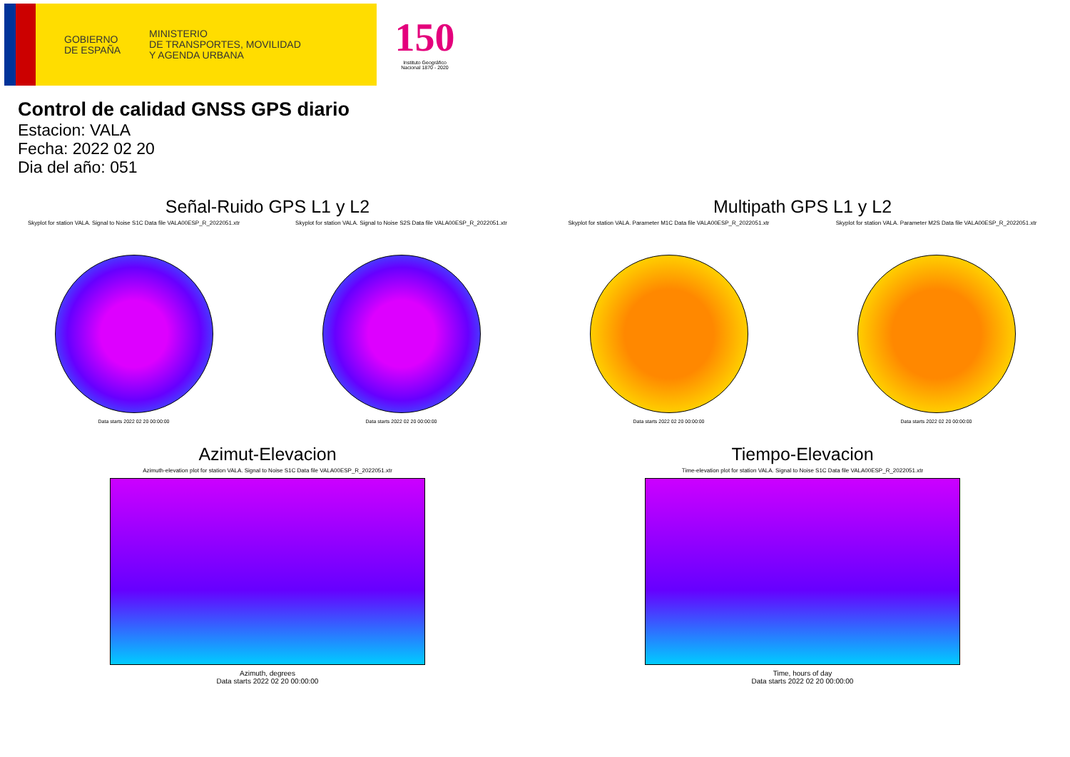GOBIERNO
DE ESPAÑA
MINISTERIO
DE TRANSPORTES, MOVILIDAD
Y AGENDA URBANA
150
Instituto Geográfico
Nacional 1870 - 2020
Control de calidad GNSS GPS diario
Estacion: VALA
Fecha: 2022 02 20
Dia del año: 051
Señal-Ruido GPS L1 y L2
Skyplot for station VALA. Signal to Noise S1C Data file VALA00ESP_R_2022051.xtr
Data starts 2022 02 20 00:00:00
Skyplot for station VALA. Signal to Noise S2S Data file VALA00ESP_R_2022051.xtr
Data starts 2022 02 20 00:00:00
Multipath GPS L1 y L2
Skyplot for station VALA. Parameter M1C Data file VALA00ESP_R_2022051.xtr
Data starts 2022 02 20 00:00:00
Skyplot for station VALA. Parameter M2S Data file VALA00ESP_R_2022051.xtr
Data starts 2022 02 20 00:00:00
Azimut-Elevacion
Azimuth-elevation plot for station VALA. Signal to Noise S1C Data file VALA00ESP_R_2022051.xtr
Azimuth, degrees
Data starts 2022 02 20 00:00:00
Tiempo-Elevacion
Time-elevation plot for station VALA. Signal to Noise S1C Data file VALA00ESP_R_2022051.xtr
Time, hours of day
Data starts 2022 02 20 00:00:00